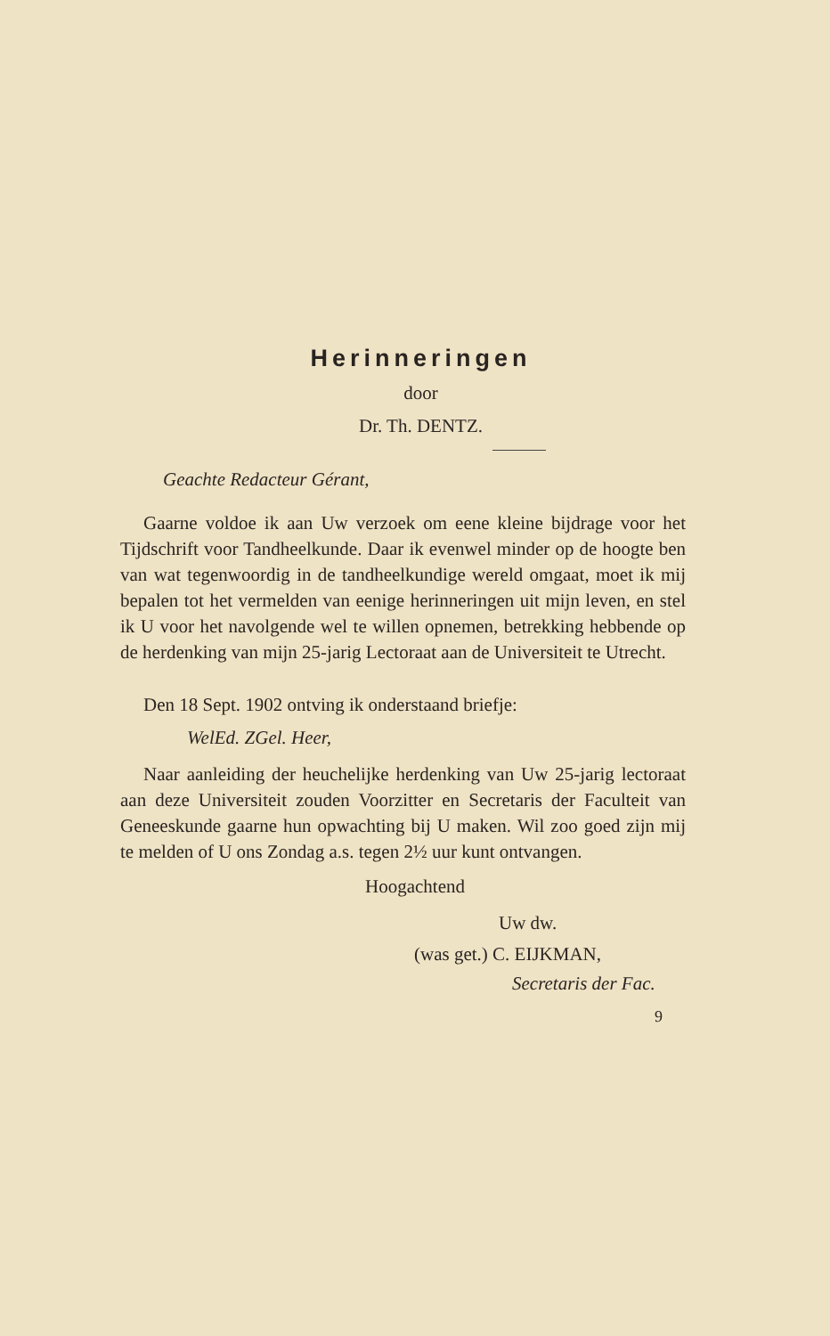Herinneringen
door
Dr. Th. DENTZ.
Geachte Redacteur Gérant,
Gaarne voldoe ik aan Uw verzoek om eene kleine bijdrage voor het Tijdschrift voor Tandheelkunde. Daar ik evenwel minder op de hoogte ben van wat tegenwoordig in de tandheelkundige wereld omgaat, moet ik mij bepalen tot het vermelden van eenige herinneringen uit mijn leven, en stel ik U voor het navolgende wel te willen opnemen, betrekking hebbende op de herdenking van mijn 25-jarig Lectoraat aan de Universiteit te Utrecht.
Den 18 Sept. 1902 ontving ik onderstaand briefje:
WelEd. ZGel. Heer,
Naar aanleiding der heuchelijke herdenking van Uw 25-jarig lectoraat aan deze Universiteit zouden Voorzitter en Secretaris der Faculteit van Geneeskunde gaarne hun opwachting bij U maken. Wil zoo goed zijn mij te melden of U ons Zondag a.s. tegen 2½ uur kunt ontvangen.
Hoogachtend
Uw dw.
(was get.) C. EIJKMAN,
Secretaris der Fac.
9